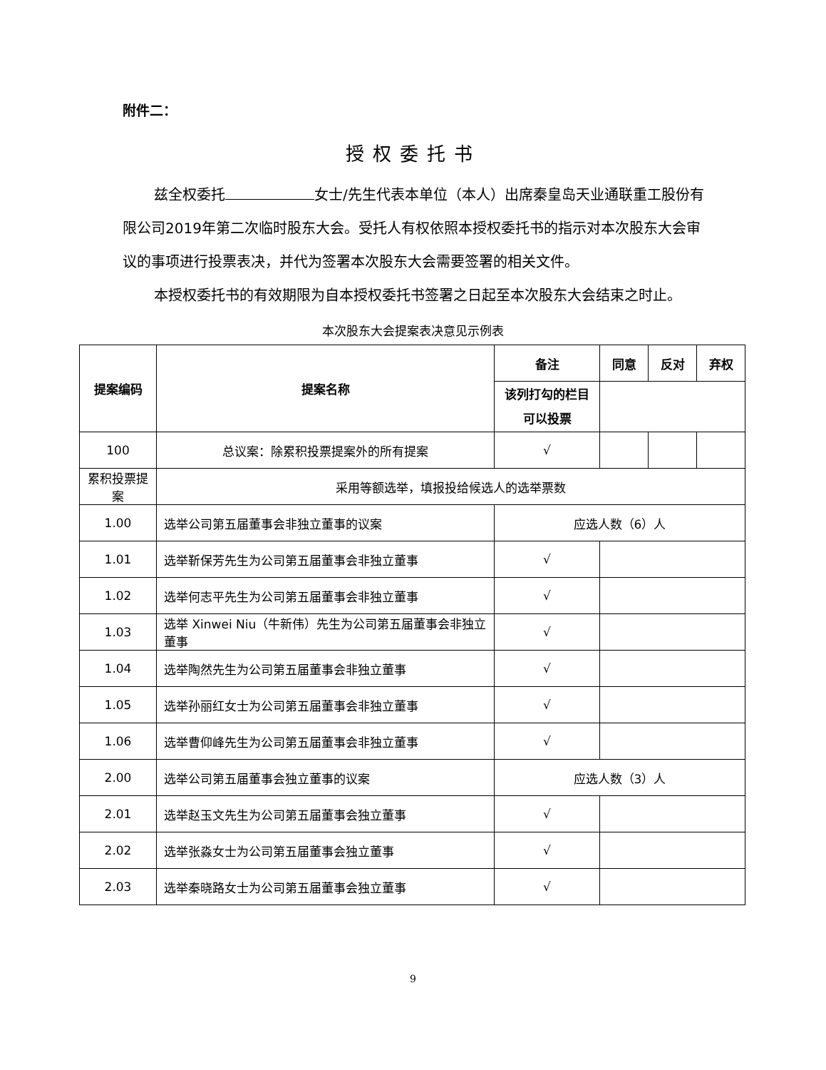附件二：
授权委托书
兹全权委托 女士/先生代表本单位（本人）出席秦皇岛天业通联重工股份有限公司2019年第二次临时股东大会。受托人有权依照本授权委托书的指示对本次股东大会审议的事项进行投票表决，并代为签署本次股东大会需要签署的相关文件。
本授权委托书的有效期限为自本授权委托书签署之日起至本次股东大会结束之时止。
本次股东大会提案表决意见示例表
| 提案编码 | 提案名称 | 备注 | 同意 | 反对 | 弃权 |
| --- | --- | --- | --- | --- | --- |
| | | 该列打勾的栏目可以投票 | | | |
| 100 | 总议案：除累积投票提案外的所有提案 | √ | | | |
| 累积投票提案 | 采用等额选举，填报投给候选人的选举票数 | | | | |
| 1.00 | 选举公司第五届董事会非独立董事的议案 | 应选人数（6）人 | | | |
| 1.01 | 选举靳保芳先生为公司第五届董事会非独立董事 | √ | | | |
| 1.02 | 选举何志平先生为公司第五届董事会非独立董事 | √ | | | |
| 1.03 | 选举 Xinwei Niu（牛新伟）先生为公司第五届董事会非独立董事 | √ | | | |
| 1.04 | 选举陶然先生为公司第五届董事会非独立董事 | √ | | | |
| 1.05 | 选举孙丽红女士为公司第五届董事会非独立董事 | √ | | | |
| 1.06 | 选举曹仰峰先生为公司第五届董事会非独立董事 | √ | | | |
| 2.00 | 选举公司第五届董事会独立董事的议案 | 应选人数（3）人 | | | |
| 2.01 | 选举赵玉文先生为公司第五届董事会独立董事 | √ | | | |
| 2.02 | 选举张淼女士为公司第五届董事会独立董事 | √ | | | |
| 2.03 | 选举秦晓路女士为公司第五届董事会独立董事 | √ | | | |
9